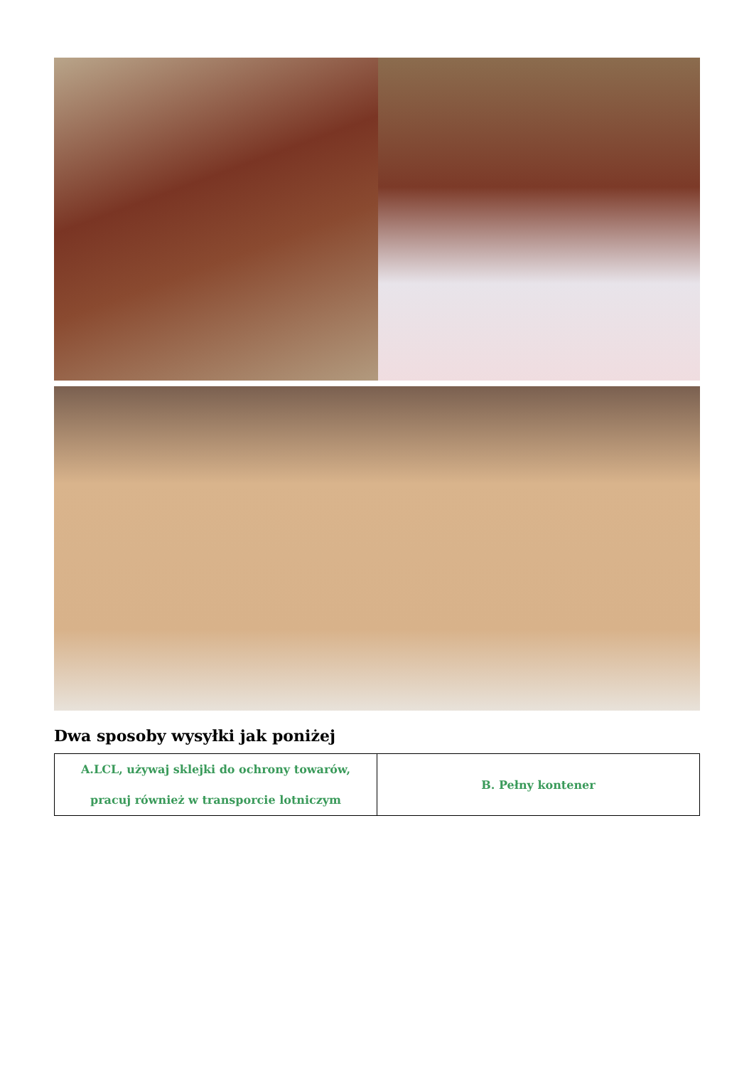Dwa sposoby wysyłki jak poniżej
| A.LCL, używaj sklejki do ochrony towarów, pracuj również w transporcie lotniczym | B. Pełny kontener |